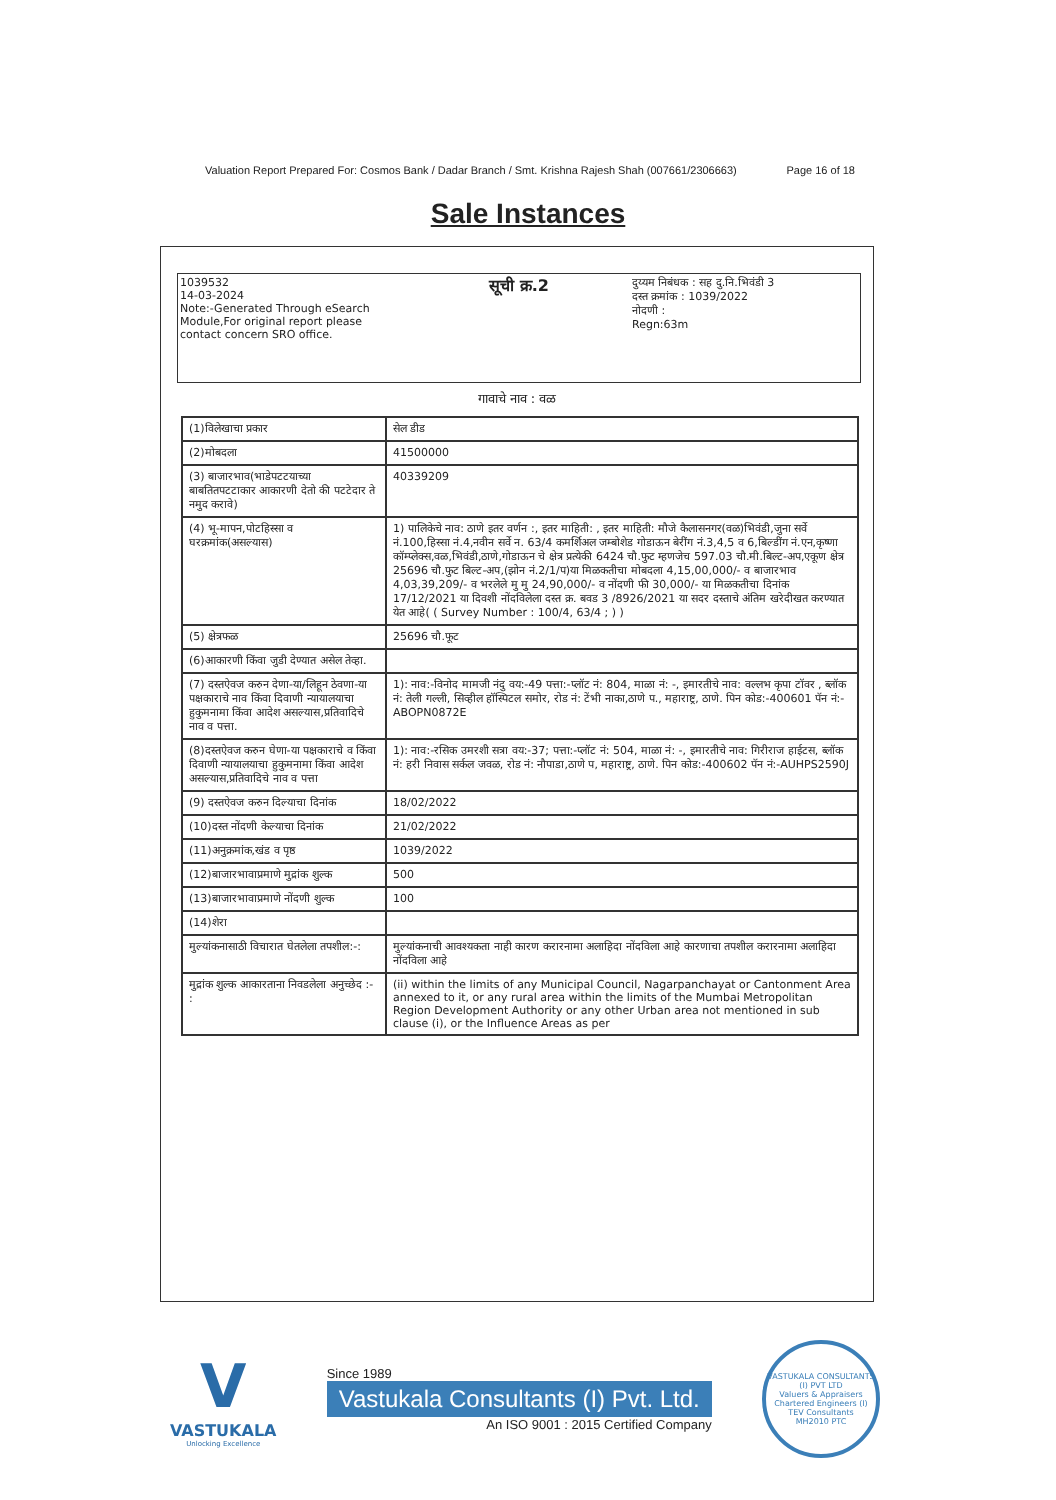Valuation Report Prepared For: Cosmos Bank / Dadar Branch / Smt. Krishna Rajesh Shah (007661/2306663) Page 16 of 18
Sale Instances
1039532
14-03-2024
Note:-Generated Through eSearch Module,For original report please contact concern SRO office.
सूची क्र.2
दुय्यम निबंधक : सह दु.नि.भिवंडी 3
दस्त क्रमांक : 1039/2022
नोदणी :
Regn:63m
गावाचे नाव : वळ
| (1)विलेखाचा प्रकार | सेल डीड |
| (2)मोबदला | 41500000 |
| (3) बाजारभाव(भाडेपटटयाच्या बाबतितपटटाकार आकारणी देतो की पटटेदार ते नमुद करावे) | 40339209 |
| (4) भू-मापन,पोटहिस्सा व घरक्रमांक(असल्यास) | 1) पालिकेचे नाव: ठाणे इतर वर्णन :, इतर माहिती: , इतर माहिती: मौजे कैलासनगर(वळ)भिवंडी,जुना सर्वे नं.100,हिस्सा नं.4,नवीन सर्वे न. 63/4 कमर्शिअल जम्बोशेड गोडाऊन बेरींग नं.3,4,5 व 6,बिल्डींग नं.एन,कृष्णा कॉम्प्लेक्स,वळ,भिवंडी,ठाणे,गोडाऊन चे क्षेत्र प्रत्येकी 6424 चौ.फुट म्हणजेच 597.03 चौ.मी.बिल्ट-अप,एकूण क्षेत्र 25696 चौ.फुट बिल्ट-अप,(झोन नं.2/1/प)या मिळकतीचा मोबदला 4,15,00,000/- व बाजारभाव 4,03,39,209/- व भरलेले मु मु 24,90,000/- व नोंदणी फी 30,000/- या मिळकतीचा दिनांक 17/12/2021 या दिवशी नोंदविलेला दस्त क्र. बवड 3 /8926/2021 या सदर दस्ताचे अंतिम खरेदीखत करण्यात येत आहे( ( Survey Number : 100/4, 63/4 ; ) ) |
| (5) क्षेत्रफळ | 25696 चौ.फूट |
| (6)आकारणी किंवा जुडी देण्यात असेल तेव्हा. | |
| (7) दस्तऐवज करुन देणा-या/लिहून ठेवणा-या पक्षकाराचे नाव किंवा दिवाणी न्यायालयाचा हुकुमनामा किंवा आदेश असल्यास,प्रतिवादिचे नाव व पत्ता. | 1): नाव:-विनोद मामजी नंदु वय:-49 पत्ता:-प्लॉट नं: 804, माळा नं: -, इमारतीचे नाव: वल्लभ कृपा टॉवर , ब्लॉक नं: तेली गल्ली, सिव्हील हॉस्पिटल समोर, रोड नं: टेंभी नाका,ठाणे प., महाराष्ट्र, ठाणे. पिन कोड:-400601 पॅन नं:-ABOPN0872E |
| (8)दस्तऐवज करुन घेणा-या पक्षकाराचे व किंवा दिवाणी न्यायालयाचा हुकुमनामा किंवा आदेश असल्यास,प्रतिवादिचे नाव व पत्ता | 1): नाव:-रसिक उमरशी सत्रा वय:-37; पत्ता:-प्लॉट नं: 504, माळा नं: -, इमारतीचे नाव: गिरीराज हाईटस, ब्लॉक नं: हरी निवास सर्कल जवळ, रोड नं: नौपाडा,ठाणे प, महाराष्ट्र, ठाणे. पिन कोड:-400602 पॅन नं:-AUHPS2590J |
| (9) दस्तऐवज करुन दिल्याचा दिनांक | 18/02/2022 |
| (10)दस्त नोंदणी केल्याचा दिनांक | 21/02/2022 |
| (11)अनुक्रमांक,खंड व पृष्ठ | 1039/2022 |
| (12)बाजारभावाप्रमाणे मुद्रांक शुल्क | 500 |
| (13)बाजारभावाप्रमाणे नोंदणी शुल्क | 100 |
| (14)शेरा | |
| मुल्यांकनासाठी विचारात घेतलेला तपशील:-: | मुल्यांकनाची आवश्यकता नाही कारण करारनामा अलाहिदा नोंदविला आहे कारणाचा तपशील करारनामा अलाहिदा नोंदविला आहे |
| मुद्रांक शुल्क आकारताना निवडलेला अनुच्छेद :- : | (ii) within the limits of any Municipal Council, Nagarpanchayat or Cantonment Area annexed to it, or any rural area within the limits of the Mumbai Metropolitan Region Development Authority or any other Urban area not mentioned in sub clause (i), or the Influence Areas as per |
V
VASTUKALA
Unlocking Excellence
Since 1989
Vastukala Consultants (I) Pvt. Ltd.
An ISO 9001 : 2015 Certified Company
VASTUKALA CONSULTANTS (I) PVT LTD
Valuers & Appraisers
Chartered Engineers (I)
TEV Consultants
MH2010 PTC